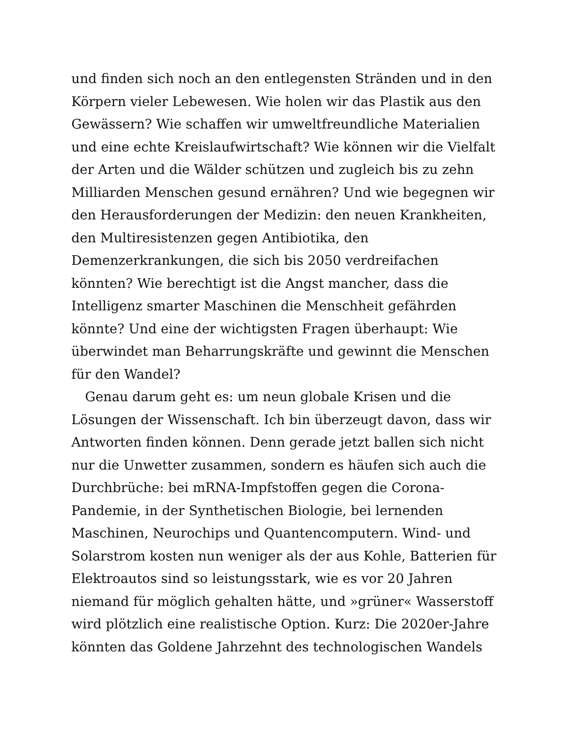und finden sich noch an den entlegensten Stränden und in den
Körpern vieler Lebewesen. Wie holen wir das Plastik aus den
Gewässern? Wie schaffen wir umweltfreundliche Materialien
und eine echte Kreislaufwirtschaft? Wie können wir die Vielfalt
der Arten und die Wälder schützen und zugleich bis zu zehn
Milliarden Menschen gesund ernähren? Und wie begegnen wir
den Herausforderungen der Medizin: den neuen Krankheiten,
den Multiresistenzen gegen Antibiotika, den
Demenzerkrankungen, die sich bis 2050 verdreifachen
könnten? Wie berechtigt ist die Angst mancher, dass die
Intelligenz smarter Maschinen die Menschheit gefährden
könnte? Und eine der wichtigsten Fragen überhaupt: Wie
überwindet man Beharrungskräfte und gewinnt die Menschen
für den Wandel?
Genau darum geht es: um neun globale Krisen und die
Lösungen der Wissenschaft. Ich bin überzeugt davon, dass wir
Antworten finden können. Denn gerade jetzt ballen sich nicht
nur die Unwetter zusammen, sondern es häufen sich auch die
Durchbrüche: bei mRNA-Impfstoffen gegen die Corona-
Pandemie, in der Synthetischen Biologie, bei lernenden
Maschinen, Neurochips und Quantencomputern. Wind- und
Solarstrom kosten nun weniger als der aus Kohle, Batterien für
Elektroautos sind so leistungsstark, wie es vor 20 Jahren
niemand für möglich gehalten hätte, und »grüner« Wasserstoff
wird plötzlich eine realistische Option. Kurz: Die 2020er-Jahre
könnten das Goldene Jahrzehnt des technologischen Wandels